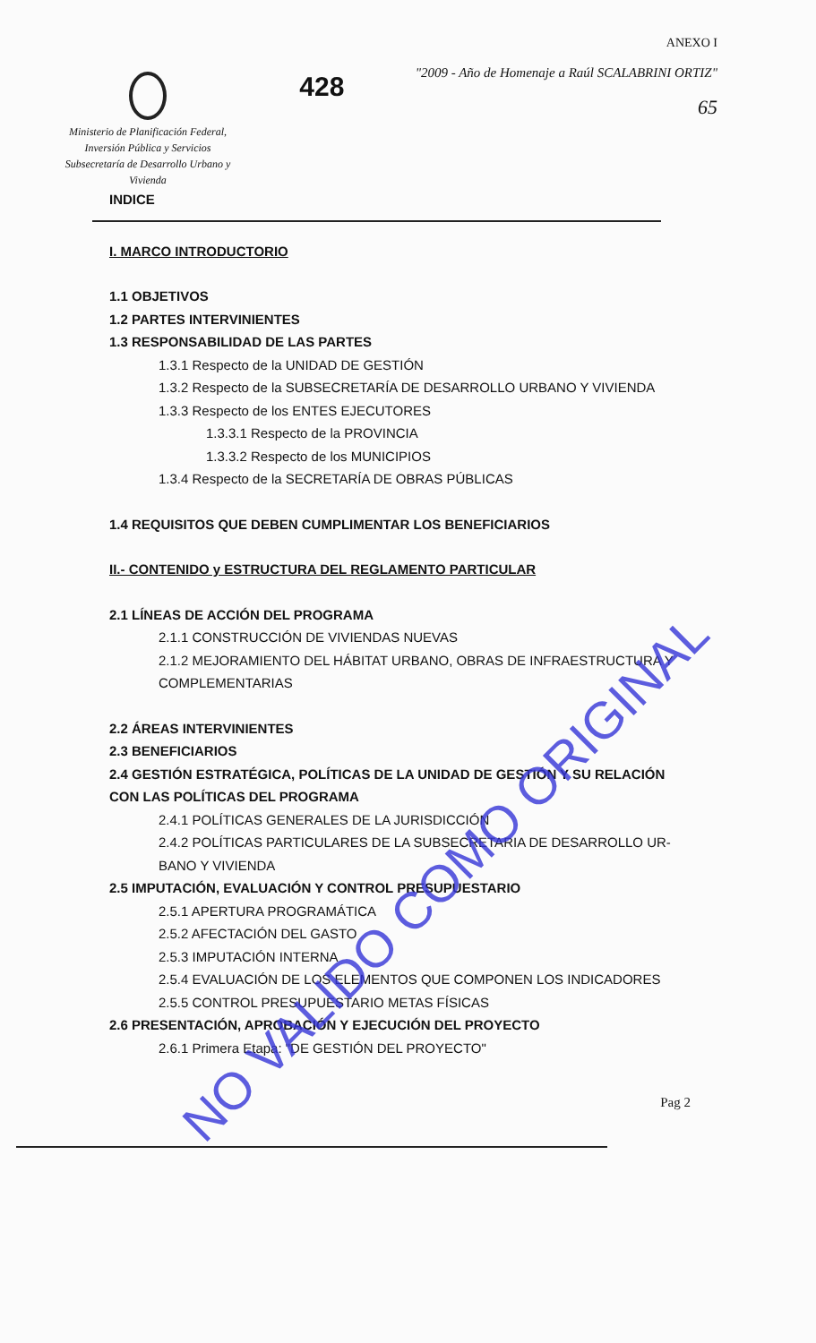Ministerio de Planificación Federal,
Inversión Pública y Servicios
Subsecretaría de Desarrollo Urbano y
Vivienda
428
ANEXO I
"2009 - Año de Homenaje a Raúl SCALABRINI ORTIZ"
65
INDICE
I. MARCO INTRODUCTORIO
1.1 OBJETIVOS
1.2 PARTES INTERVINIENTES
1.3 RESPONSABILIDAD DE LAS PARTES
1.3.1 Respecto de la UNIDAD DE GESTIÓN
1.3.2 Respecto de la SUBSECRETARÍA DE DESARROLLO URBANO Y VIVIENDA
1.3.3 Respecto de los ENTES EJECUTORES
1.3.3.1 Respecto de la PROVINCIA
1.3.3.2 Respecto de los MUNICIPIOS
1.3.4 Respecto de la SECRETARÍA DE OBRAS PÚBLICAS
1.4 REQUISITOS QUE DEBEN CUMPLIMENTAR LOS BENEFICIARIOS
II.- CONTENIDO y ESTRUCTURA DEL REGLAMENTO PARTICULAR
2.1 LÍNEAS DE ACCIÓN DEL PROGRAMA
2.1.1 CONSTRUCCIÓN DE VIVIENDAS NUEVAS
2.1.2 MEJORAMIENTO DEL HÁBITAT URBANO, OBRAS DE INFRAESTRUCTURA Y
COMPLEMENTARIAS
2.2 ÁREAS INTERVINIENTES
2.3 BENEFICIARIOS
2.4 GESTIÓN ESTRATÉGICA, POLÍTICAS DE LA UNIDAD DE GESTIÓN Y SU RELACIÓN
CON LAS POLÍTICAS DEL PROGRAMA
2.4.1 POLÍTICAS GENERALES DE LA JURISDICCIÓN
2.4.2 POLÍTICAS PARTICULARES DE LA SUBSECRETARIA DE DESARROLLO UR-
BANO Y VIVIENDA
2.5 IMPUTACIÓN, EVALUACIÓN Y CONTROL PRESUPUESTARIO
2.5.1 APERTURA PROGRAMÁTICA
2.5.2 AFECTACIÓN DEL GASTO
2.5.3 IMPUTACIÓN INTERNA
2.5.4 EVALUACIÓN DE LOS ELEMENTOS QUE COMPONEN LOS INDICADORES
2.5.5 CONTROL PRESUPUESTARIO METAS FÍSICAS
2.6 PRESENTACIÓN, APROBACIÓN Y EJECUCIÓN DEL PROYECTO
2.6.1 Primera Etapa: "DE GESTIÓN DEL PROYECTO"
Pag 2
NO VALIDO COMO ORIGINAL